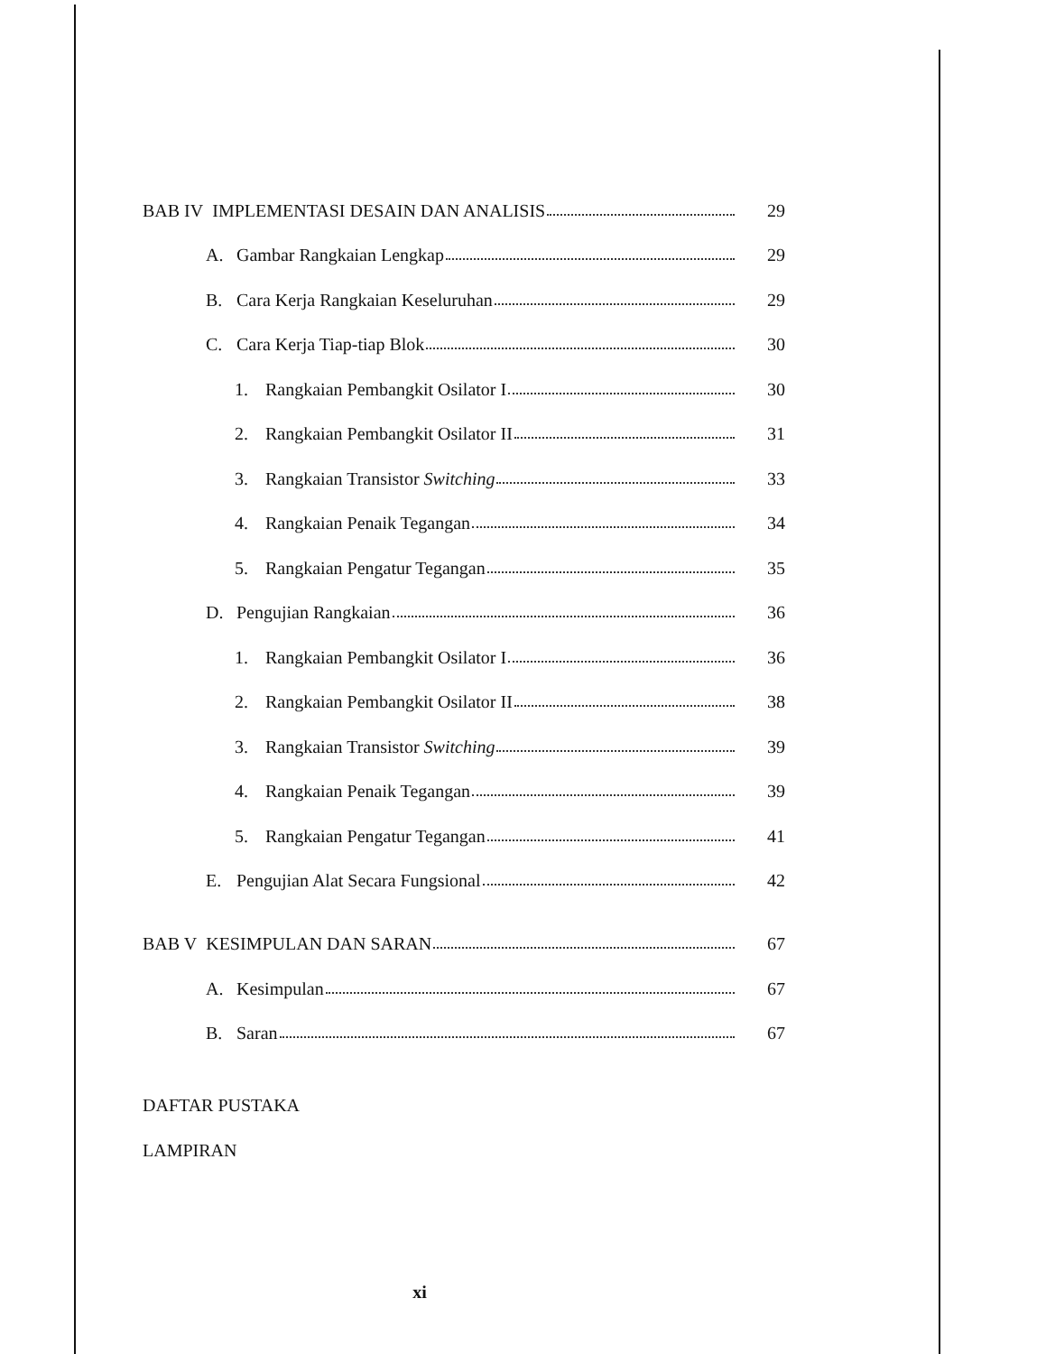BAB IV IMPLEMENTASI DESAIN DAN ANALISIS 29
A. Gambar Rangkaian Lengkap 29
B. Cara Kerja Rangkaian Keseluruhan 29
C. Cara Kerja Tiap-tiap Blok 30
1. Rangkaian Pembangkit Osilator I 30
2. Rangkaian Pembangkit Osilator II 31
3. Rangkaian Transistor Switching 33
4. Rangkaian Penaik Tegangan 34
5. Rangkaian Pengatur Tegangan 35
D. Pengujian Rangkaian 36
1. Rangkaian Pembangkit Osilator I 36
2. Rangkaian Pembangkit Osilator II 38
3. Rangkaian Transistor Switching 39
4. Rangkaian Penaik Tegangan 39
5. Rangkaian Pengatur Tegangan 41
E. Pengujian Alat Secara Fungsional 42
BAB V KESIMPULAN DAN SARAN 67
A. Kesimpulan 67
B. Saran 67
DAFTAR PUSTAKA
LAMPIRAN
xi